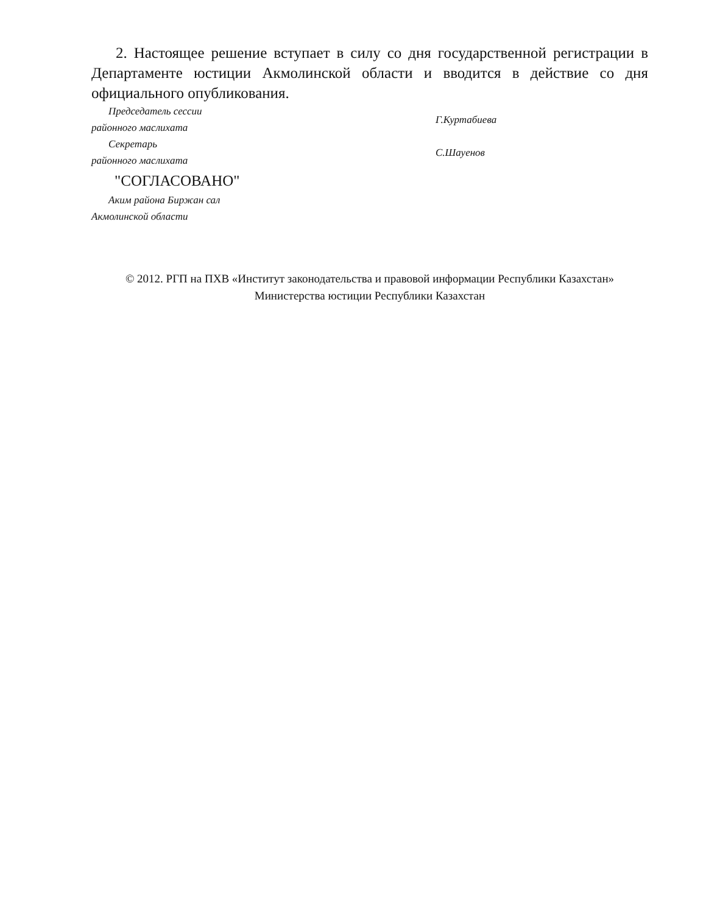2. Настоящее решение вступает в силу со дня государственной регистрации в Департаменте юстиции Акмолинской области и вводится в действие со дня официального опубликования.
| Председатель сессии районного маслихата | Г.Куртабиева |
| Секретарь районного маслихата | С.Шауенов |
"СОГЛАСОВАНО"
| Аким района Биржан сал Акмолинской области |
© 2012. РГП на ПХВ «Институт законодательства и правовой информации Республики Казахстан»
Министерства юстиции Республики Казахстан